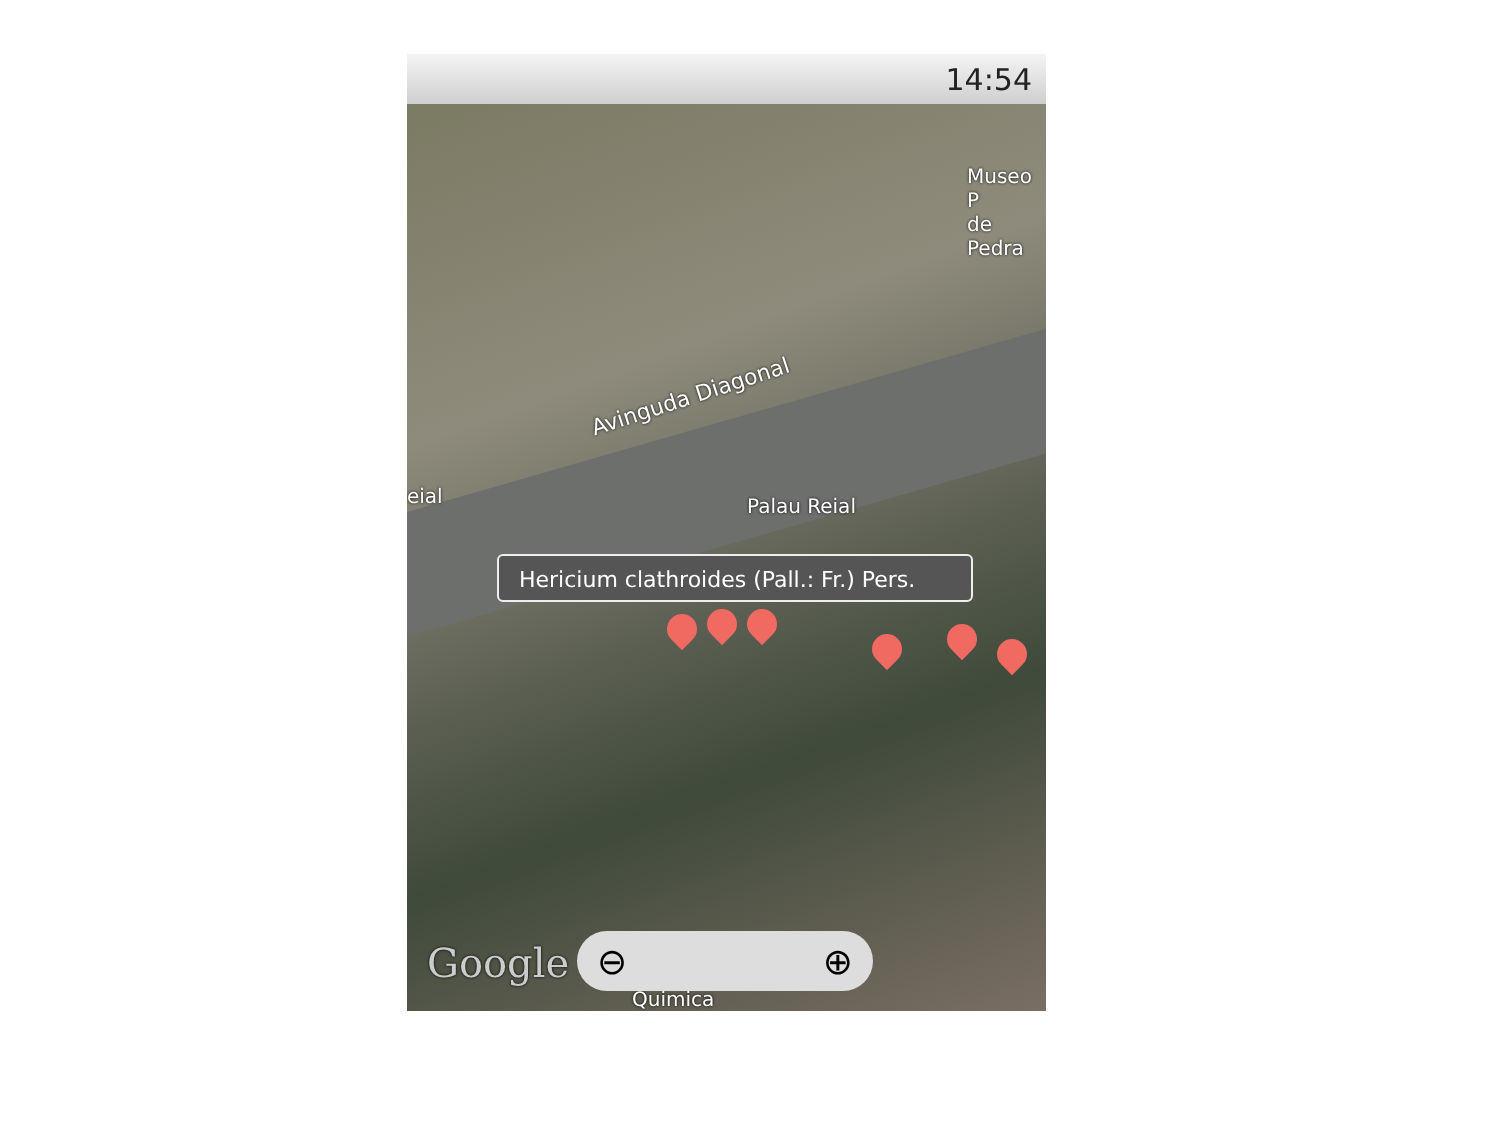14:54
Museo P
de Pedra
Avinguda Diagonal
eial Palau Reial
Hericium clathroides (Pall.: Fr.) Pers.
Google
Quimica
⊖ ⊕